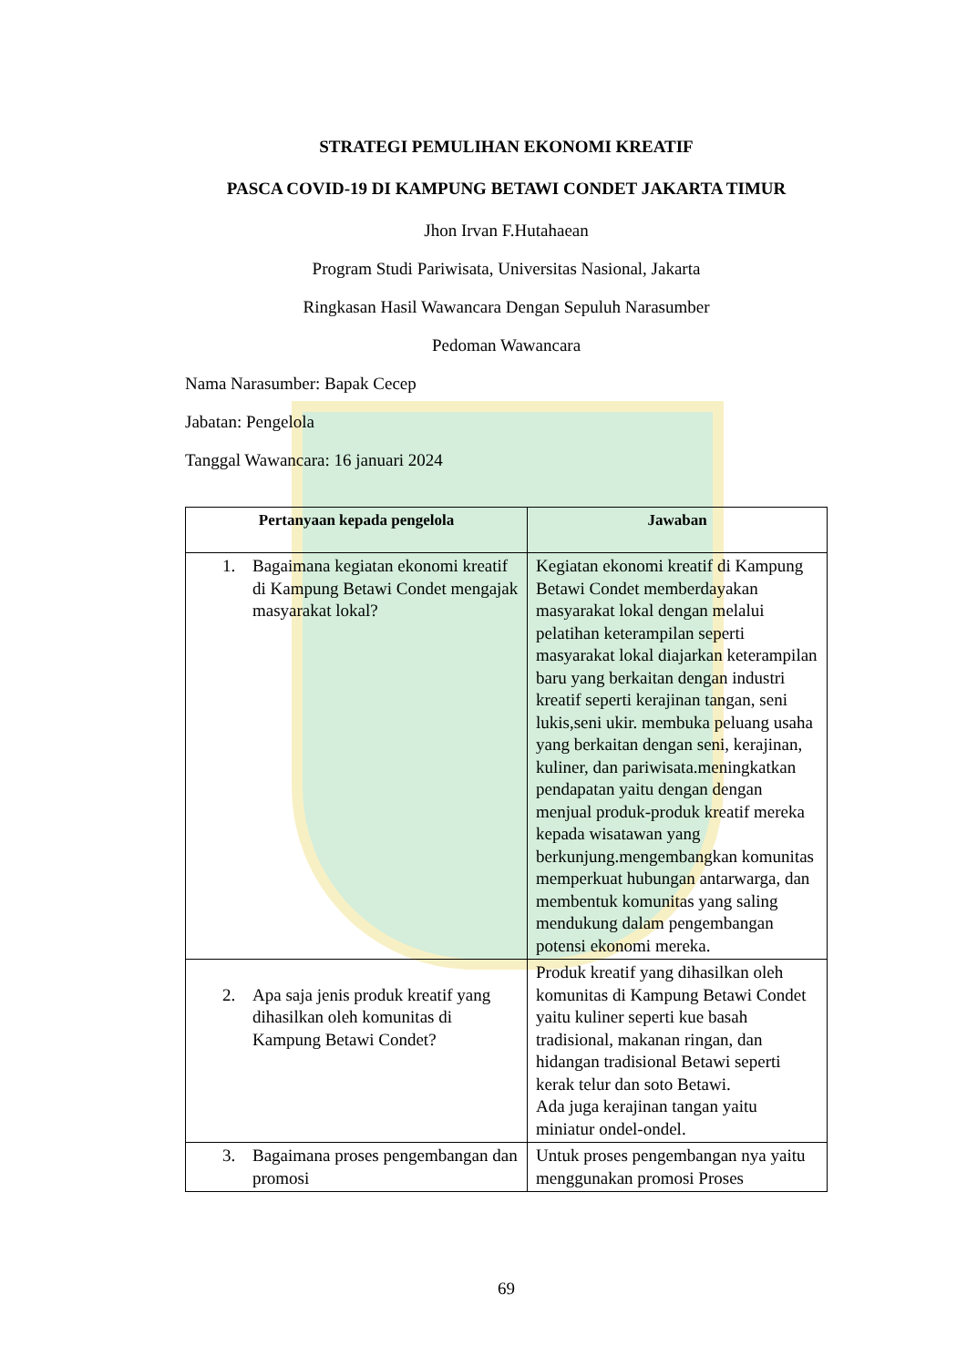STRATEGI PEMULIHAN EKONOMI KREATIF
PASCA COVID-19 DI KAMPUNG BETAWI CONDET JAKARTA TIMUR
Jhon Irvan F.Hutahaean
Program Studi Pariwisata, Universitas Nasional, Jakarta
Ringkasan Hasil Wawancara Dengan Sepuluh Narasumber
Pedoman Wawancara
Nama Narasumber: Bapak Cecep
Jabatan: Pengelola
Tanggal Wawancara: 16 januari 2024
| Pertanyaan kepada pengelola | Jawaban |
| --- | --- |
| 1. Bagaimana kegiatan ekonomi kreatif di Kampung Betawi Condet mengajak masyarakat lokal? | Kegiatan ekonomi kreatif di Kampung Betawi Condet memberdayakan masyarakat lokal dengan melalui pelatihan keterampilan seperti masyarakat lokal diajarkan keterampilan baru yang berkaitan dengan industri kreatif seperti kerajinan tangan, seni lukis,seni ukir. membuka peluang usaha yang berkaitan dengan seni, kerajinan, kuliner, dan pariwisata.meningkatkan pendapatan yaitu dengan dengan menjual produk-produk kreatif mereka kepada wisatawan yang berkunjung.mengembangkan komunitas memperkuat hubungan antarwarga, dan membentuk komunitas yang saling mendukung dalam pengembangan potensi ekonomi mereka. |
| 2. Apa saja jenis produk kreatif yang dihasilkan oleh komunitas di Kampung Betawi Condet? | Produk kreatif yang dihasilkan oleh komunitas di Kampung Betawi Condet yaitu kuliner seperti kue basah tradisional, makanan ringan, dan hidangan tradisional Betawi seperti kerak telur dan soto Betawi. Ada juga kerajinan tangan yaitu miniatur ondel-ondel. |
| 3. Bagaimana proses pengembangan dan promosi | Untuk proses pengembangan nya yaitu menggunakan promosi Proses |
69